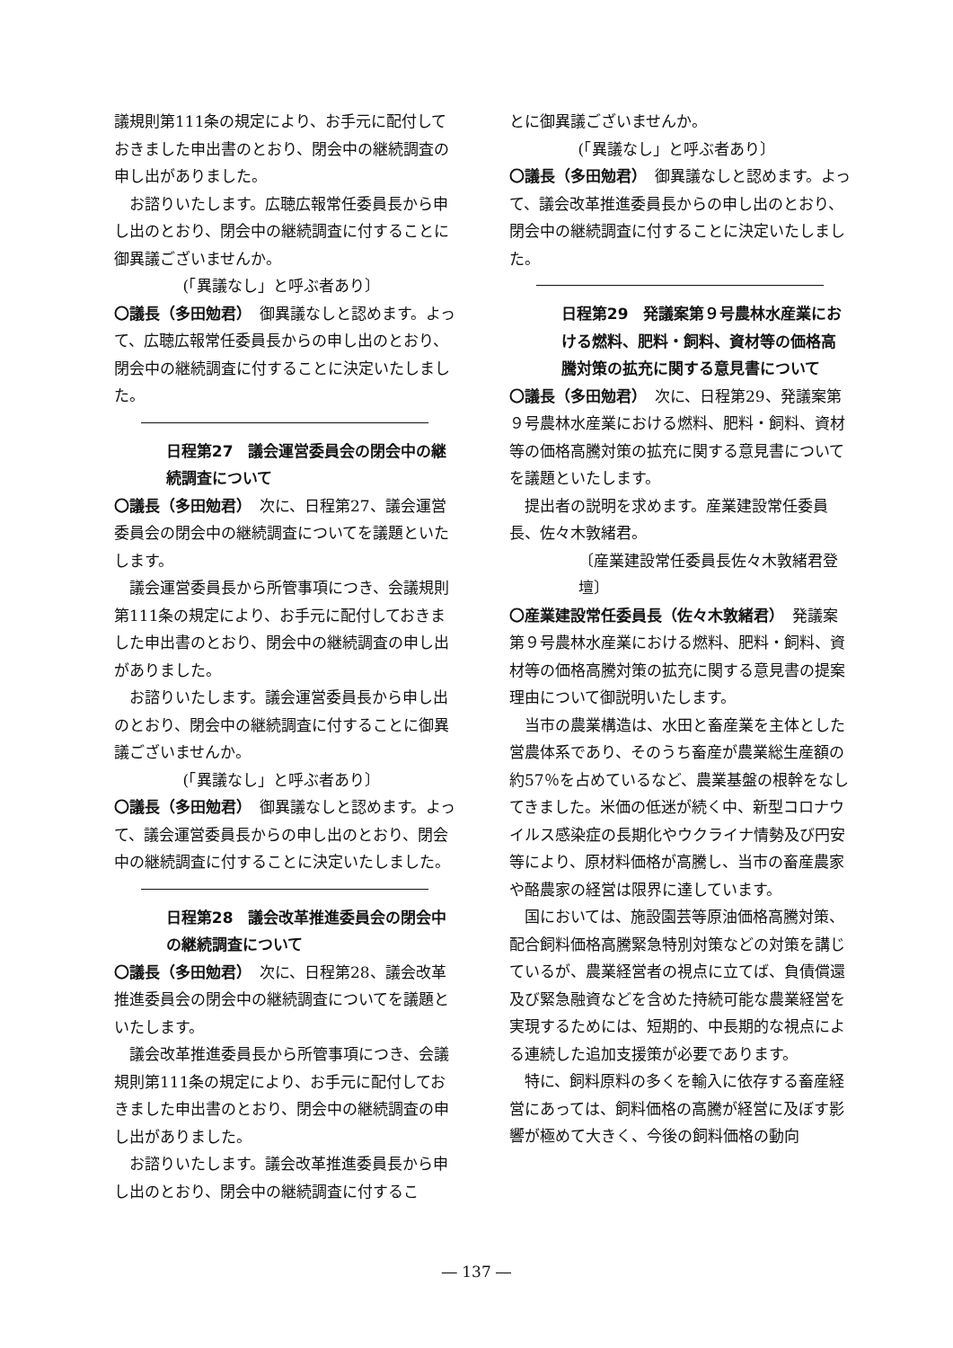議規則第111条の規定により、お手元に配付しておきました申出書のとおり、閉会中の継続調査の申し出がありました。
お諮りいたします。広聴広報常任委員長から申し出のとおり、閉会中の継続調査に付することに御異議ございませんか。
(「異議なし」と呼ぶ者あり〕
〇議長（多田勉君）　御異議なしと認めます。よって、広聴広報常任委員長からの申し出のとおり、閉会中の継続調査に付することに決定いたしました。
日程第27　議会運営委員会の閉会中の継続調査について
〇議長（多田勉君）　次に、日程第27、議会運営委員会の閉会中の継続調査についてを議題といたします。
議会運営委員長から所管事項につき、会議規則第111条の規定により、お手元に配付しておきました申出書のとおり、閉会中の継続調査の申し出がありました。
お諮りいたします。議会運営委員長から申し出のとおり、閉会中の継続調査に付することに御異議ございませんか。
(「異議なし」と呼ぶ者あり〕
〇議長（多田勉君）　御異議なしと認めます。よって、議会運営委員長からの申し出のとおり、閉会中の継続調査に付することに決定いたしました。
日程第28　議会改革推進委員会の閉会中の継続調査について
〇議長（多田勉君）　次に、日程第28、議会改革推進委員会の閉会中の継続調査についてを議題といたします。
議会改革推進委員長から所管事項につき、会議規則第111条の規定により、お手元に配付しておきました申出書のとおり、閉会中の継続調査の申し出がありました。
お諮りいたします。議会改革推進委員長から申し出のとおり、閉会中の継続調査に付するこ
とに御異議ございませんか。
(「異議なし」と呼ぶ者あり〕
〇議長（多田勉君）　御異議なしと認めます。よって、議会改革推進委員長からの申し出のとおり、閉会中の継続調査に付することに決定いたしました。
日程第29　発議案第９号農林水産業における燃料、肥料・飼料、資材等の価格高騰対策の拡充に関する意見書について
〇議長（多田勉君）　次に、日程第29、発議案第９号農林水産業における燃料、肥料・飼料、資材等の価格高騰対策の拡充に関する意見書についてを議題といたします。
提出者の説明を求めます。産業建設常任委員長、佐々木敦緒君。
〔産業建設常任委員長佐々木敦緒君登壇〕
〇産業建設常任委員長（佐々木敦緒君）　発議案第９号農林水産業における燃料、肥料・飼料、資材等の価格高騰対策の拡充に関する意見書の提案理由について御説明いたします。
当市の農業構造は、水田と畜産業を主体とした営農体系であり、そのうち畜産が農業総生産額の約57％を占めているなど、農業基盤の根幹をなしてきました。米価の低迷が続く中、新型コロナウイルス感染症の長期化やウクライナ情勢及び円安等により、原材料価格が高騰し、当市の畜産農家や酪農家の経営は限界に達しています。
国においては、施設園芸等原油価格高騰対策、配合飼料価格高騰緊急特別対策などの対策を講じているが、農業経営者の視点に立てば、負債償還及び緊急融資などを含めた持続可能な農業経営を実現するためには、短期的、中長期的な視点による連続した追加支援策が必要であります。
特に、飼料原料の多くを輸入に依存する畜産経営にあっては、飼料価格の高騰が経営に及ぼす影響が極めて大きく、今後の飼料価格の動向
― 137 ―